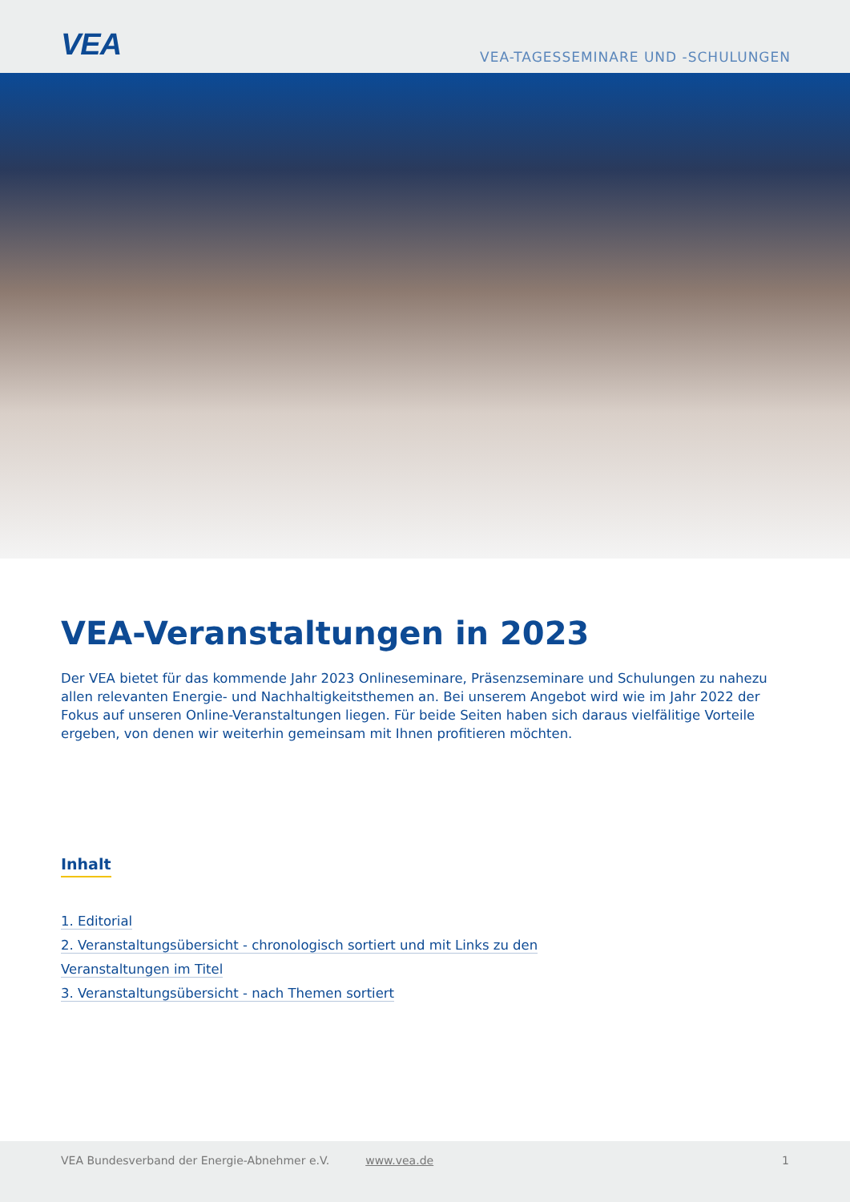VEA
VEA-TAGESSEMINARE UND -SCHULUNGEN
VEA-Veranstaltungen in 2023
Der VEA bietet für das kommende Jahr 2023 Onlineseminare, Präsenzseminare und Schulungen zu nahezu allen relevanten Energie- und Nachhaltigkeitsthemen an. Bei unserem Angebot wird wie im Jahr 2022 der Fokus auf unseren Online-Veranstaltungen liegen. Für beide Seiten haben sich daraus vielfälitige Vorteile ergeben, von denen wir weiterhin gemeinsam mit Ihnen profitieren möchten.
Inhalt
1. Editorial
2. Veranstaltungsübersicht - chronologisch sortiert und mit Links zu den
Veranstaltungen im Titel
3. Veranstaltungsübersicht - nach Themen sortiert
VEA Bundesverband der Energie-Abnehmer e.V. www.vea.de 1